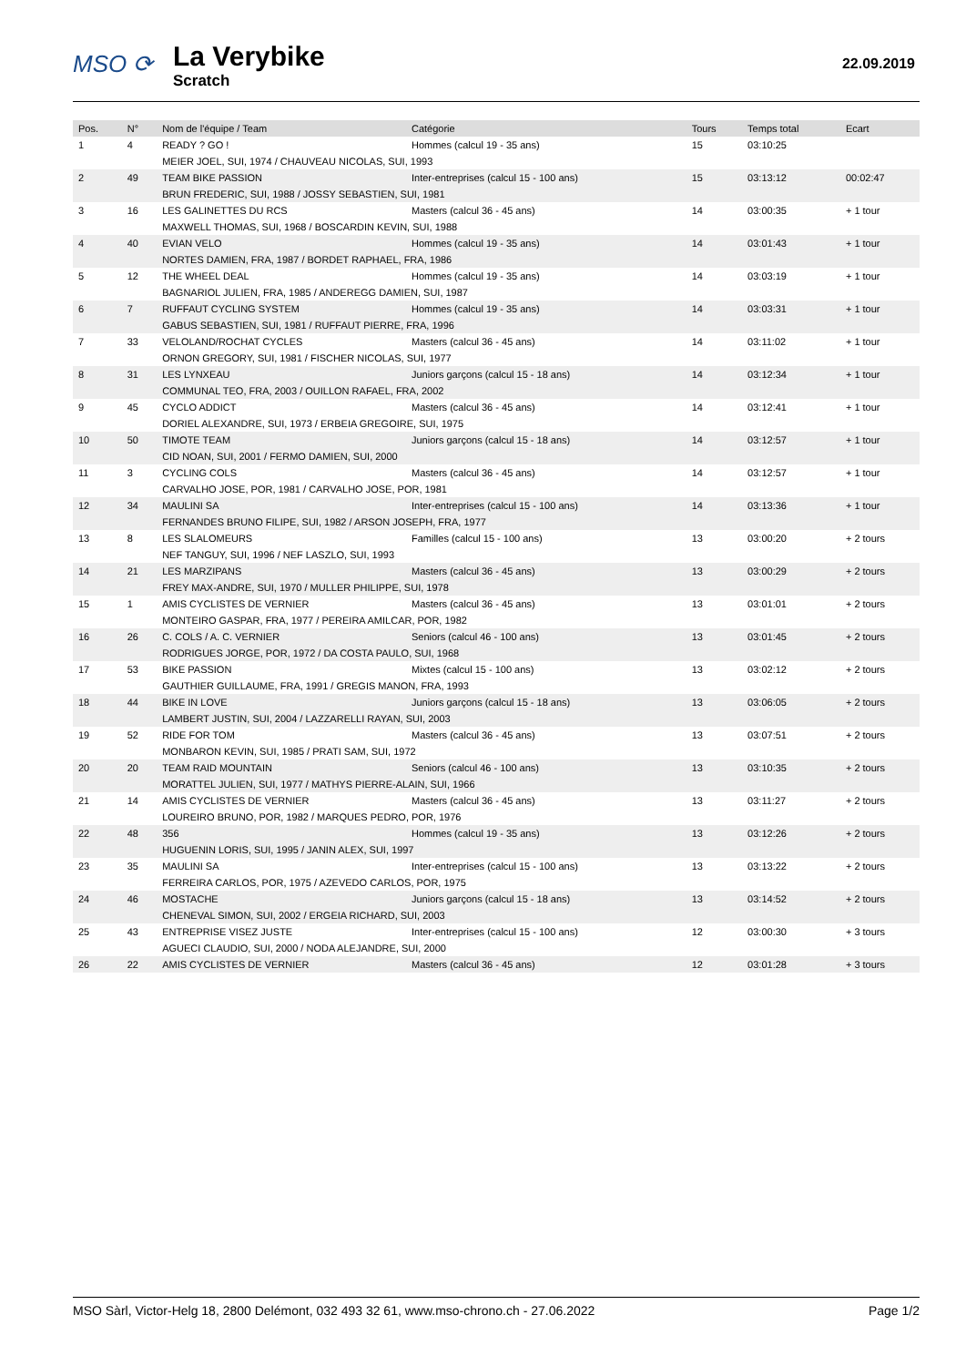MSO ⟳
La Verybike
Scratch
22.09.2019
| Pos. | N° | Nom de l'équipe / Team | Catégorie | Tours | Temps total | Ecart |
| --- | --- | --- | --- | --- | --- | --- |
| 1 | 4 | READY ? GO ! | Hommes (calcul 19 - 35 ans) | 15 | 03:10:25 | |
| | | MEIER JOEL, SUI, 1974 / CHAUVEAU NICOLAS, SUI, 1993 | | | | |
| 2 | 49 | TEAM BIKE PASSION | Inter-entreprises (calcul 15 - 100 ans) | 15 | 03:13:12 | 00:02:47 |
| | | BRUN FREDERIC, SUI, 1988 / JOSSY SEBASTIEN, SUI, 1981 | | | | |
| 3 | 16 | LES GALINETTES DU RCS | Masters (calcul 36 - 45 ans) | 14 | 03:00:35 | + 1 tour |
| | | MAXWELL THOMAS, SUI, 1968 / BOSCARDIN KEVIN, SUI, 1988 | | | | |
| 4 | 40 | EVIAN VELO | Hommes (calcul 19 - 35 ans) | 14 | 03:01:43 | + 1 tour |
| | | NORTES DAMIEN, FRA, 1987 / BORDET RAPHAEL, FRA, 1986 | | | | |
| 5 | 12 | THE WHEEL DEAL | Hommes (calcul 19 - 35 ans) | 14 | 03:03:19 | + 1 tour |
| | | BAGNARIOL JULIEN, FRA, 1985 / ANDEREGG DAMIEN, SUI, 1987 | | | | |
| 6 | 7 | RUFFAUT CYCLING SYSTEM | Hommes (calcul 19 - 35 ans) | 14 | 03:03:31 | + 1 tour |
| | | GABUS SEBASTIEN, SUI, 1981 / RUFFAUT PIERRE, FRA, 1996 | | | | |
| 7 | 33 | VELOLAND/ROCHAT CYCLES | Masters (calcul 36 - 45 ans) | 14 | 03:11:02 | + 1 tour |
| | | ORNON GREGORY, SUI, 1981 / FISCHER NICOLAS, SUI, 1977 | | | | |
| 8 | 31 | LES LYNXEAU | Juniors garçons (calcul 15 - 18 ans) | 14 | 03:12:34 | + 1 tour |
| | | COMMUNAL TEO, FRA, 2003 / OUILLON RAFAEL, FRA, 2002 | | | | |
| 9 | 45 | CYCLO ADDICT | Masters (calcul 36 - 45 ans) | 14 | 03:12:41 | + 1 tour |
| | | DORIEL ALEXANDRE, SUI, 1973 / ERBEIA GREGOIRE, SUI, 1975 | | | | |
| 10 | 50 | TIMOTE TEAM | Juniors garçons (calcul 15 - 18 ans) | 14 | 03:12:57 | + 1 tour |
| | | CID NOAN, SUI, 2001 / FERMO DAMIEN, SUI, 2000 | | | | |
| 11 | 3 | CYCLING COLS | Masters (calcul 36 - 45 ans) | 14 | 03:12:57 | + 1 tour |
| | | CARVALHO JOSE, POR, 1981 / CARVALHO JOSE, POR, 1981 | | | | |
| 12 | 34 | MAULINI SA | Inter-entreprises (calcul 15 - 100 ans) | 14 | 03:13:36 | + 1 tour |
| | | FERNANDES BRUNO FILIPE, SUI, 1982 / ARSON JOSEPH, FRA, 1977 | | | | |
| 13 | 8 | LES SLALOMEURS | Familles (calcul 15 - 100 ans) | 13 | 03:00:20 | + 2 tours |
| | | NEF TANGUY, SUI, 1996 / NEF LASZLO, SUI, 1993 | | | | |
| 14 | 21 | LES MARZIPANS | Masters (calcul 36 - 45 ans) | 13 | 03:00:29 | + 2 tours |
| | | FREY MAX-ANDRE, SUI, 1970 / MULLER PHILIPPE, SUI, 1978 | | | | |
| 15 | 1 | AMIS CYCLISTES DE VERNIER | Masters (calcul 36 - 45 ans) | 13 | 03:01:01 | + 2 tours |
| | | MONTEIRO GASPAR, FRA, 1977 / PEREIRA AMILCAR, POR, 1982 | | | | |
| 16 | 26 | C. COLS / A. C. VERNIER | Seniors (calcul 46 - 100 ans) | 13 | 03:01:45 | + 2 tours |
| | | RODRIGUES JORGE, POR, 1972 / DA COSTA PAULO, SUI, 1968 | | | | |
| 17 | 53 | BIKE PASSION | Mixtes (calcul 15 - 100 ans) | 13 | 03:02:12 | + 2 tours |
| | | GAUTHIER GUILLAUME, FRA, 1991 / GREGIS MANON, FRA, 1993 | | | | |
| 18 | 44 | BIKE IN LOVE | Juniors garçons (calcul 15 - 18 ans) | 13 | 03:06:05 | + 2 tours |
| | | LAMBERT JUSTIN, SUI, 2004 / LAZZARELLI RAYAN, SUI, 2003 | | | | |
| 19 | 52 | RIDE FOR TOM | Masters (calcul 36 - 45 ans) | 13 | 03:07:51 | + 2 tours |
| | | MONBARON KEVIN, SUI, 1985 / PRATI SAM, SUI, 1972 | | | | |
| 20 | 20 | TEAM RAID MOUNTAIN | Seniors (calcul 46 - 100 ans) | 13 | 03:10:35 | + 2 tours |
| | | MORATTEL JULIEN, SUI, 1977 / MATHYS PIERRE-ALAIN, SUI, 1966 | | | | |
| 21 | 14 | AMIS CYCLISTES DE VERNIER | Masters (calcul 36 - 45 ans) | 13 | 03:11:27 | + 2 tours |
| | | LOUREIRO BRUNO, POR, 1982 / MARQUES PEDRO, POR, 1976 | | | | |
| 22 | 48 | 356 | Hommes (calcul 19 - 35 ans) | 13 | 03:12:26 | + 2 tours |
| | | HUGUENIN LORIS, SUI, 1995 / JANIN ALEX, SUI, 1997 | | | | |
| 23 | 35 | MAULINI SA | Inter-entreprises (calcul 15 - 100 ans) | 13 | 03:13:22 | + 2 tours |
| | | FERREIRA CARLOS, POR, 1975 / AZEVEDO CARLOS, POR, 1975 | | | | |
| 24 | 46 | MOSTACHE | Juniors garçons (calcul 15 - 18 ans) | 13 | 03:14:52 | + 2 tours |
| | | CHENEVAL SIMON, SUI, 2002 / ERGEIA RICHARD, SUI, 2003 | | | | |
| 25 | 43 | ENTREPRISE VISEZ JUSTE | Inter-entreprises (calcul 15 - 100 ans) | 12 | 03:00:30 | + 3 tours |
| | | AGUECI CLAUDIO, SUI, 2000 / NODA ALEJANDRE, SUI, 2000 | | | | |
| 26 | 22 | AMIS CYCLISTES DE VERNIER | Masters (calcul 36 - 45 ans) | 12 | 03:01:28 | + 3 tours |
MSO Sàrl, Victor-Helg 18, 2800 Delémont, 032 493 32 61, www.mso-chrono.ch - 27.06.2022 Page 1/2